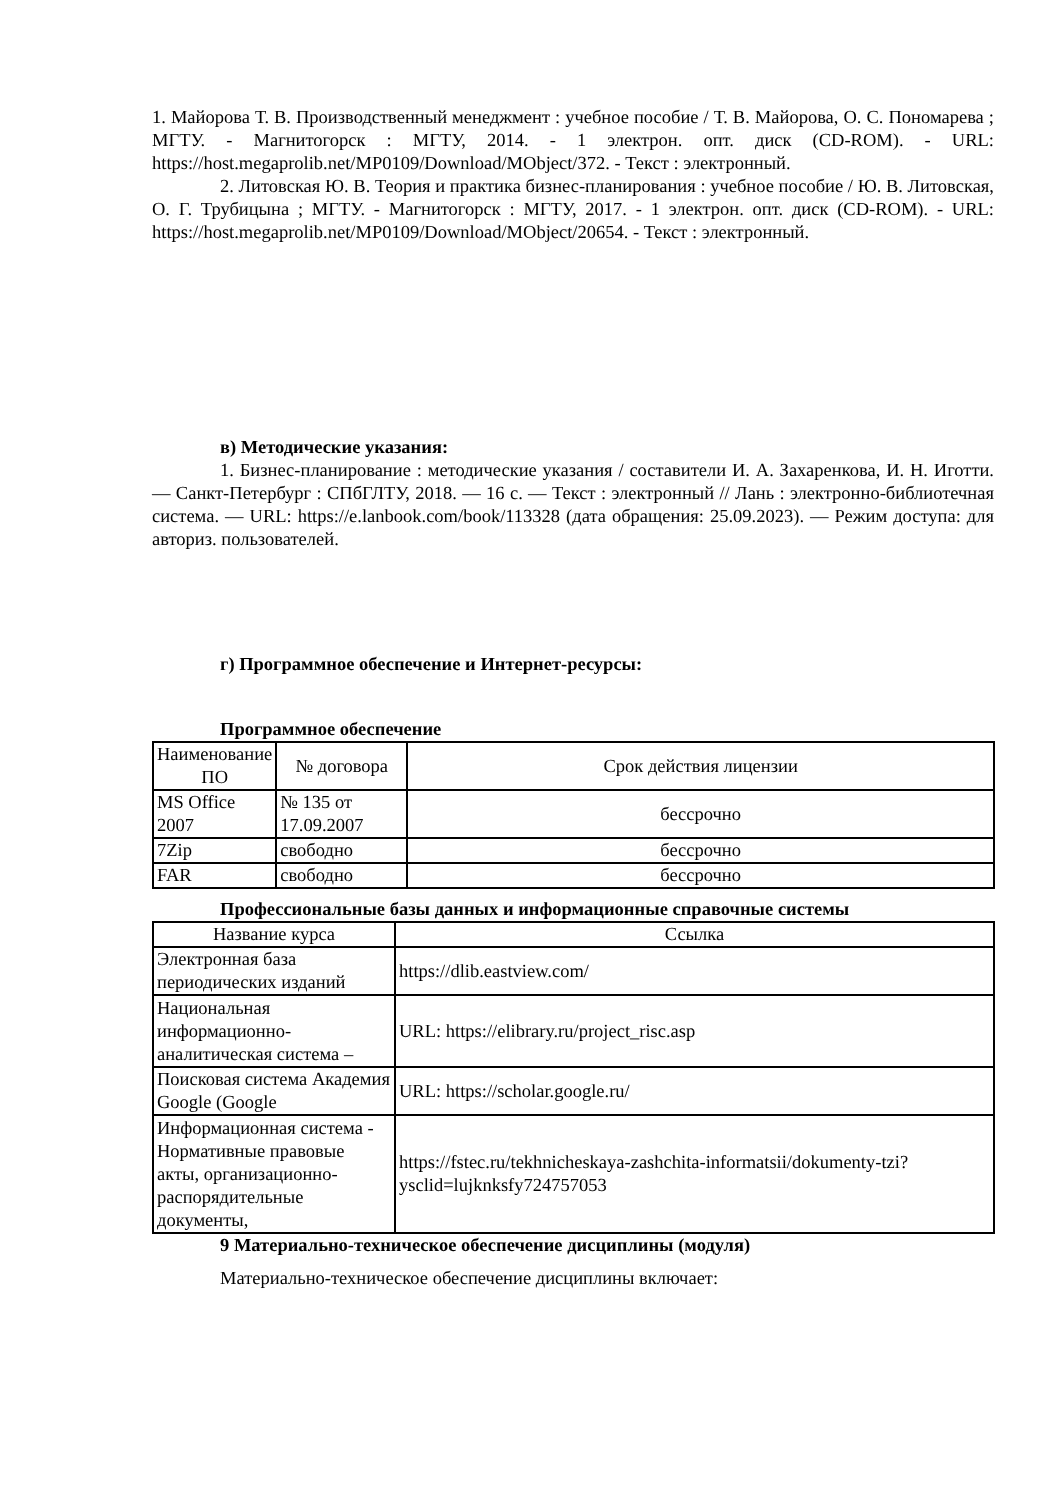1. Майорова Т. В. Производственный менеджмент : учебное пособие / Т. В. Майорова, О. С. Пономарева ; МГТУ. - Магнитогорск : МГТУ, 2014. - 1 электрон. опт. диск (CD-ROM). - URL: https://host.megaprolib.net/MP0109/Download/MObject/372. - Текст : электронный.
2. Литовская Ю. В. Теория и практика бизнес-планирования : учебное пособие / Ю. В. Литовская, О. Г. Трубицына ; МГТУ. - Магнитогорск : МГТУ, 2017. - 1 электрон. опт. диск (CD-ROM). - URL: https://host.megaprolib.net/MP0109/Download/MObject/20654. - Текст : электронный.
в) Методические указания:
1. Бизнес-планирование : методические указания / составители И. А. Захаренкова, И. Н. Иготти. — Санкт-Петербург : СПбГЛТУ, 2018. — 16 с. — Текст : электронный // Лань : электронно-библиотечная система. — URL: https://e.lanbook.com/book/113328 (дата обращения: 25.09.2023). — Режим доступа: для авториз. пользователей.
г) Программное обеспечение и Интернет-ресурсы:
Программное обеспечение
| Наименование ПО | № договора | Срок действия лицензии |
| --- | --- | --- |
| MS Office 2007 | № 135 от 17.09.2007 | бессрочно |
| 7Zip | свободно | бессрочно |
| FAR | свободно | бессрочно |
Профессиональные базы данных и информационные справочные системы
| Название курса | Ссылка |
| --- | --- |
| Электронная база периодических изданий | https://dlib.eastview.com/ |
| Национальная информационно-аналитическая система – | URL: https://elibrary.ru/project_risc.asp |
| Поисковая система Академия Google (Google | URL: https://scholar.google.ru/ |
| Информационная система - Нормативные правовые акты, организационно-распорядительные документы, | https://fstec.ru/tekhnicheskaya-zashchita-informatsii/dokumenty-tzi?ysclid=lujknksfy724757053 |
9 Материально-техническое обеспечение дисциплины (модуля)
Материально-техническое обеспечение дисциплины включает: